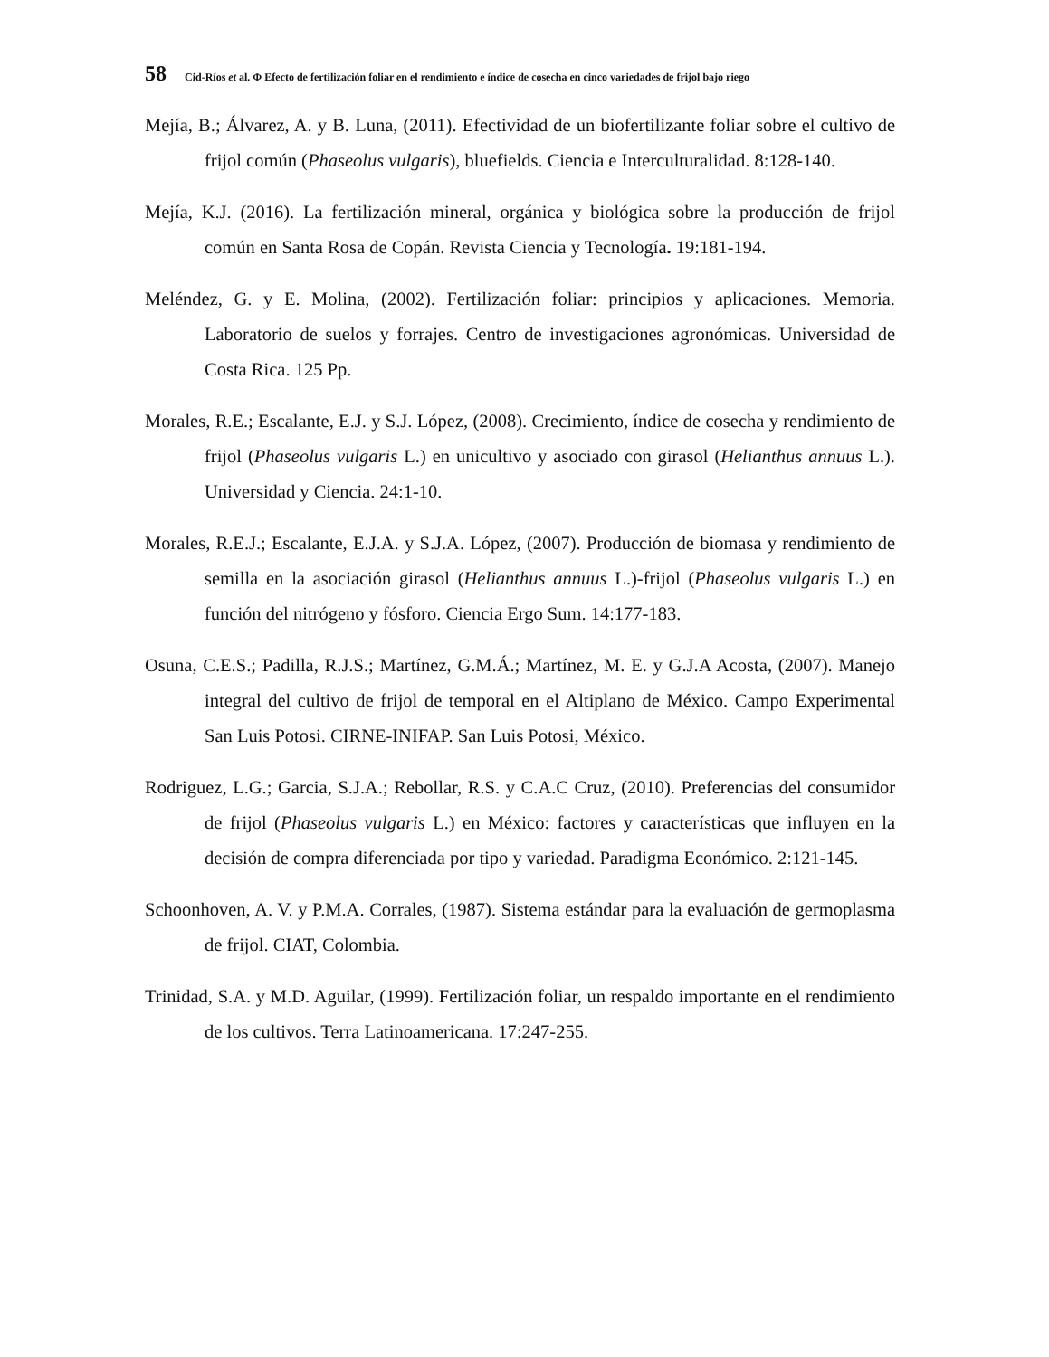58 Cid-Ríos et al. Φ Efecto de fertilización foliar en el rendimiento e índice de cosecha en cinco variedades de frijol bajo riego
Mejía, B.; Álvarez, A. y B. Luna, (2011). Efectividad de un biofertilizante foliar sobre el cultivo de frijol común (Phaseolus vulgaris), bluefields. Ciencia e Interculturalidad. 8:128-140.
Mejía, K.J. (2016). La fertilización mineral, orgánica y biológica sobre la producción de frijol común en Santa Rosa de Copán. Revista Ciencia y Tecnología. 19:181-194.
Meléndez, G. y E. Molina, (2002). Fertilización foliar: principios y aplicaciones. Memoria. Laboratorio de suelos y forrajes. Centro de investigaciones agronómicas. Universidad de Costa Rica. 125 Pp.
Morales, R.E.; Escalante, E.J. y S.J. López, (2008). Crecimiento, índice de cosecha y rendimiento de frijol (Phaseolus vulgaris L.) en unicultivo y asociado con girasol (Helianthus annuus L.). Universidad y Ciencia. 24:1-10.
Morales, R.E.J.; Escalante, E.J.A. y S.J.A. López, (2007). Producción de biomasa y rendimiento de semilla en la asociación girasol (Helianthus annuus L.)-frijol (Phaseolus vulgaris L.) en función del nitrógeno y fósforo. Ciencia Ergo Sum. 14:177-183.
Osuna, C.E.S.; Padilla, R.J.S.; Martínez, G.M.Á.; Martínez, M. E. y G.J.A Acosta, (2007). Manejo integral del cultivo de frijol de temporal en el Altiplano de México. Campo Experimental San Luis Potosi. CIRNE-INIFAP. San Luis Potosi, México.
Rodriguez, L.G.; Garcia, S.J.A.; Rebollar, R.S. y C.A.C Cruz, (2010). Preferencias del consumidor de frijol (Phaseolus vulgaris L.) en México: factores y características que influyen en la decisión de compra diferenciada por tipo y variedad. Paradigma Económico. 2:121-145.
Schoonhoven, A. V. y P.M.A. Corrales, (1987). Sistema estándar para la evaluación de germoplasma de frijol. CIAT, Colombia.
Trinidad, S.A. y M.D. Aguilar, (1999). Fertilización foliar, un respaldo importante en el rendimiento de los cultivos. Terra Latinoamericana. 17:247-255.